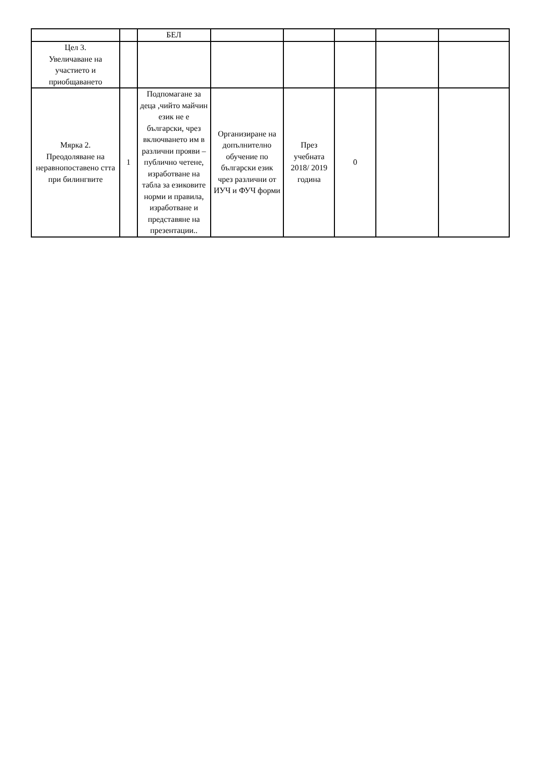| | | БЕЛ | | | | | |
| Цел 3. Увеличаване на участието и приобщаването | | | | | | | |
| Мярка 2. Преодоляване на неравнопоставено стта при билингвите | 1 | Подпомагане за деца ,чийто майчин език не е български, чрез включването им в различни прояви – публично четене, изработване на табла за езиковите норми и правила, изработване и представяне на презентации.. | Организиране на допълнително обучение по български език чрез различни от ИУЧ и ФУЧ форми | През учебната 2018/ 2019 година | 0 | | |